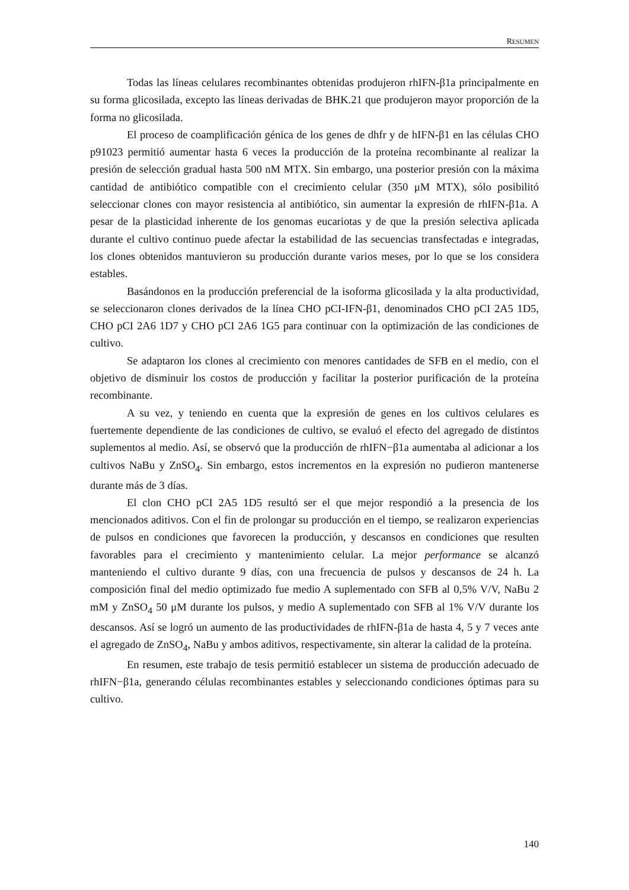RESUMEN
Todas las líneas celulares recombinantes obtenidas produjeron rhIFN-β1a principalmente en su forma glicosilada, excepto las líneas derivadas de BHK.21 que produjeron mayor proporción de la forma no glicosilada.
El proceso de coamplificación génica de los genes de dhfr y de hIFN-β1 en las células CHO p91023 permitió aumentar hasta 6 veces la producción de la proteína recombinante al realizar la presión de selección gradual hasta 500 nM MTX. Sin embargo, una posterior presión con la máxima cantidad de antibiótico compatible con el crecimiento celular (350 μM MTX), sólo posibilitó seleccionar clones con mayor resistencia al antibiótico, sin aumentar la expresión de rhIFN-β1a. A pesar de la plasticidad inherente de los genomas eucariotas y de que la presión selectiva aplicada durante el cultivo continuo puede afectar la estabilidad de las secuencias transfectadas e integradas, los clones obtenidos mantuvieron su producción durante varios meses, por lo que se los considera estables.
Basándonos en la producción preferencial de la isoforma glicosilada y la alta productividad, se seleccionaron clones derivados de la línea CHO pCI-IFN-β1, denominados CHO pCI 2A5 1D5, CHO pCI 2A6 1D7 y CHO pCI 2A6 1G5 para continuar con la optimización de las condiciones de cultivo.
Se adaptaron los clones al crecimiento con menores cantidades de SFB en el medio, con el objetivo de disminuir los costos de producción y facilitar la posterior purificación de la proteína recombinante.
A su vez, y teniendo en cuenta que la expresión de genes en los cultivos celulares es fuertemente dependiente de las condiciones de cultivo, se evaluó el efecto del agregado de distintos suplementos al medio. Así, se observó que la producción de rhIFN−β1a aumentaba al adicionar a los cultivos NaBu y ZnSO<sub>4</sub>. Sin embargo, estos incrementos en la expresión no pudieron mantenerse durante más de 3 días.
El clon CHO pCI 2A5 1D5 resultó ser el que mejor respondió a la presencia de los mencionados aditivos. Con el fin de prolongar su producción en el tiempo, se realizaron experiencias de pulsos en condiciones que favorecen la producción, y descansos en condiciones que resulten favorables para el crecimiento y mantenimiento celular. La mejor performance se alcanzó manteniendo el cultivo durante 9 días, con una frecuencia de pulsos y descansos de 24 h. La composición final del medio optimizado fue medio A suplementado con SFB al 0,5% V/V, NaBu 2 mM y ZnSO<sub>4</sub> 50 μM durante los pulsos, y medio A suplementado con SFB al 1% V/V durante los descansos. Así se logró un aumento de las productividades de rhIFN-β1a de hasta 4, 5 y 7 veces ante el agregado de ZnSO<sub>4</sub>, NaBu y ambos aditivos, respectivamente, sin alterar la calidad de la proteína.
En resumen, este trabajo de tesis permitió establecer un sistema de producción adecuado de rhIFN−β1a, generando células recombinantes estables y seleccionando condiciones óptimas para su cultivo.
140